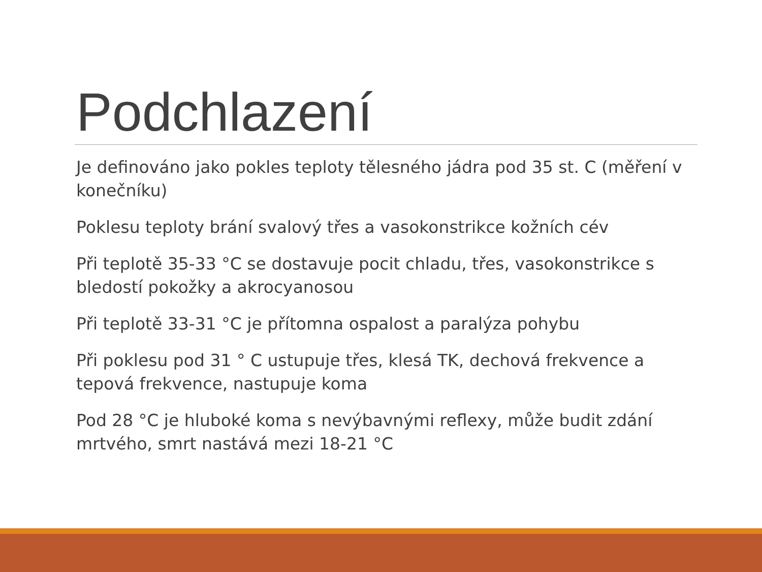Podchlazení
Je definováno jako pokles teploty tělesného jádra pod 35 st. C (měření v konečníku)
Poklesu teploty brání svalový třes a vasokonstrikce kožních cév
Při teplotě 35-33 °C se dostavuje pocit chladu, třes, vasokonstrikce s bledostí pokožky a akrocyanosou
Při teplotě 33-31 °C je přítomna ospalost a paralýza pohybu
Při poklesu pod 31 ° C ustupuje třes, klesá TK, dechová frekvence a tepová frekvence, nastupuje koma
Pod 28 °C je hluboké koma s nevýbavnými reflexy, může budit zdání mrtvého, smrt nastává mezi 18-21 °C